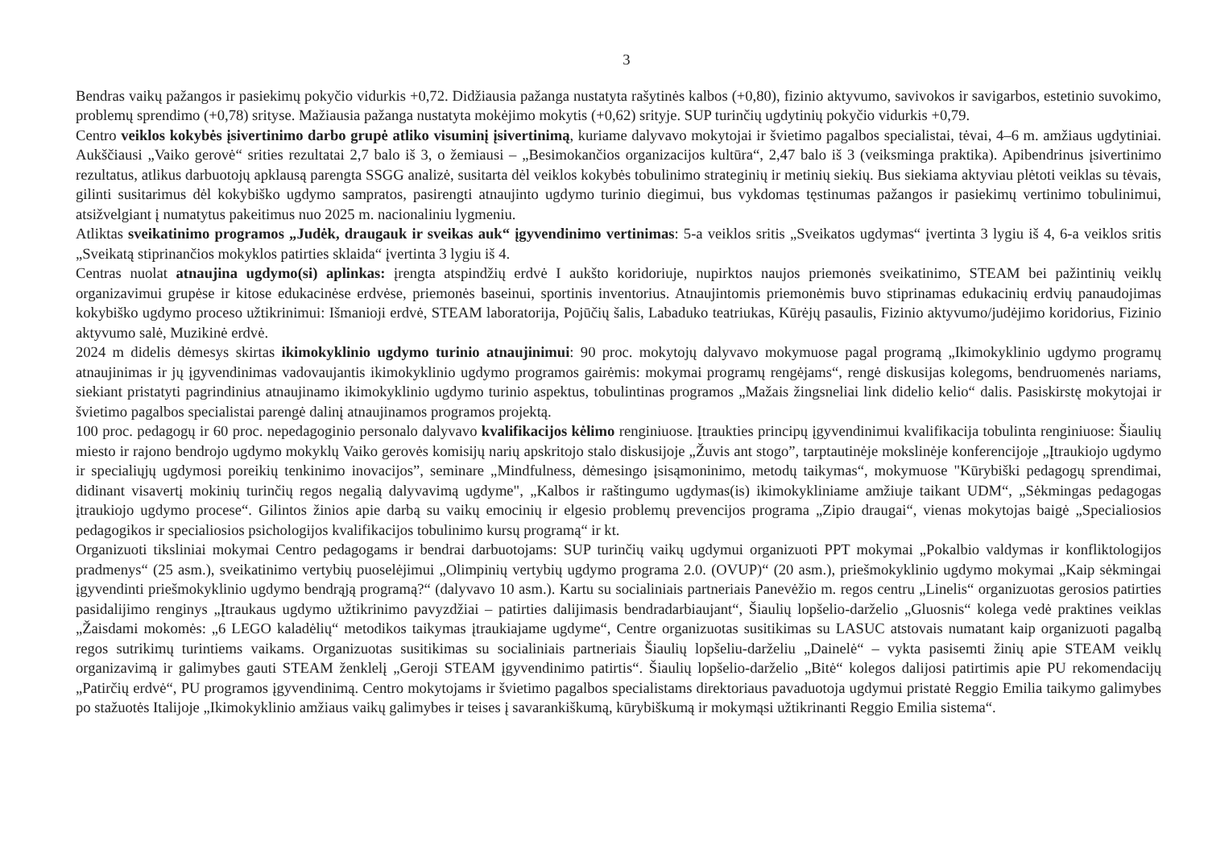3
Bendras vaikų pažangos ir pasiekimų pokyčio vidurkis +0,72. Didžiausia pažanga nustatyta rašytinės kalbos (+0,80), fizinio aktyvumo, savivokos ir savigarbos, estetinio suvokimo, problemų sprendimo (+0,78) srityse. Mažiausia pažanga nustatyta mokėjimo mokytis (+0,62) srityje. SUP turinčių ugdytinių pokyčio vidurkis +0,79.
Centro veiklos kokybės įsivertinimo darbo grupė atliko visuminį įsivertinimą, kuriame dalyvavo mokytojai ir švietimo pagalbos specialistai, tėvai, 4–6 m. amžiaus ugdytiniai. Aukščiausi „Vaiko gerovė“ srities rezultatai 2,7 balo iš 3, o žemiausi – „Besimokančios organizacijos kultūra“, 2,47 balo iš 3 (veiksminga praktika). Apibendrinus įsivertinimo rezultatus, atlikus darbuotojų apklausą parengta SSGG analizė, susitarta dėl veiklos kokybės tobulinimo strateginių ir metinių siekių. Bus siekiama aktyviau plėtoti veiklas su tėvais, gilinti susitarimus dėl kokybiško ugdymo sampratos, pasirengti atnaujinto ugdymo turinio diegimui, bus vykdomas tęstinumas pažangos ir pasiekimų vertinimo tobulinimui, atsižvelgiant į numatytus pakeitimus nuo 2025 m. nacionaliniu lygmeniu.
Atliktas sveikatinimo programos „Judėk, draugauk ir sveikas auk“ įgyvendinimo vertinimas: 5-a veiklos sritis „Sveikatos ugdymas“ įvertinta 3 lygiu iš 4, 6-a veiklos sritis „Sveikatą stiprinančios mokyklos patirties sklaida“ įvertinta 3 lygiu iš 4.
Centras nuolat atnaujina ugdymo(si) aplinkas: įrengta atspindžių erdvė I aukšto koridoriuje, nupirktos naujos priemonės sveikatinimo, STEAM bei pažintinių veiklų organizavimui grupėse ir kitose edukacinėse erdvėse, priemonės baseinui, sportinis inventorius. Atnaujintomis priemonėmis buvo stiprinamas edukacinių erdvių panaudojimas kokybiško ugdymo proceso užtikrinimui: Išmanioji erdvė, STEAM laboratorija, Pojūčių šalis, Labaduko teatriukas, Kūrėjų pasaulis, Fizinio aktyvumo/judėjimo koridorius, Fizinio aktyvumo salė, Muzikinė erdvė.
2024 m didelis dėmesys skirtas ikimokyklinio ugdymo turinio atnaujinimui: 90 proc. mokytojų dalyvavo mokymuose pagal programą „Ikimokyklinio ugdymo programų atnaujinimas ir jų įgyvendinimas vadovaujantis ikimokyklinio ugdymo programos gairėmis: mokymai programų rengėjams“, rengė diskusijas kolegoms, bendruomenės nariams, siekiant pristatyti pagrindinius atnaujinamo ikimokyklinio ugdymo turinio aspektus, tobulintinas programos „Mažais žingsneliai link didelio kelio“ dalis. Pasiskirstę mokytojai ir švietimo pagalbos specialistai parengė dalinį atnaujinamos programos projektą.
100 proc. pedagogų ir 60 proc. nepedagoginio personalo dalyvavo kvalifikacijos kėlimo renginiuose. Įtraukties principų įgyvendinimui kvalifikacija tobulinta renginiuose: Šiaulių miesto ir rajono bendrojo ugdymo mokyklų Vaiko gerovės komisijų narių apskritojo stalo diskusijoje „Žuvis ant stogo”, tarptautinėje mokslinėje konferencijoje „Įtraukiojo ugdymo ir specialiųjų ugdymosi poreikių tenkinimo inovacijos”, seminare „Mindfulness, dėmesingo įsisąmoninimo, metodų taikymas“, mokymuose "Kūrybiški pedagogų sprendimai, didinant visavertį mokinių turinčių regos negalią dalyvavimą ugdyme", „Kalbos ir raštingumo ugdymas(is) ikimokykliniame amžiuje taikant UDM“, „Sėkmingas pedagogas įtraukiojo ugdymo procese“. Gilintos žinios apie darbą su vaikų emocinių ir elgesio problemų prevencijos programa „Zipio draugai“, vienas mokytojas baigė „Specialiosios pedagogikos ir specialiosios psichologijos kvalifikacijos tobulinimo kursų programą“ ir kt.
Organizuoti tiksliniai mokymai Centro pedagogams ir bendrai darbuotojams: SUP turinčių vaikų ugdymui organizuoti PPT mokymai „Pokalbio valdymas ir konfliktologijos pradmenys“ (25 asm.), sveikatinimo vertybių puoselėjimui „Olimpinių vertybių ugdymo programa 2.0. (OVUP)“ (20 asm.), priešmokyklinio ugdymo mokymai „Kaip sėkmingai įgyvendinti priešmokyklinio ugdymo bendrąją programą?“ (dalyvavo 10 asm.). Kartu su socialiniais partneriais Panevėžio m. regos centru „Linelis“ organizuotas gerosios patirties pasidalijimo renginys „Įtraukaus ugdymo užtikrinimo pavyzdžiai – patirties dalijimasis bendradarbiaujant“, Šiaulių lopšelio-darželio „Gluosnis“ kolega vedė praktines veiklas „Žaisdami mokomės: „6 LEGO kaladėlių“ metodikos taikymas įtraukiajame ugdyme“, Centre organizuotas susitikimas su LASUC atstovais numatant kaip organizuoti pagalbą regos sutrikimų turintiems vaikams. Organizuotas susitikimas su socialiniais partneriais Šiaulių lopšeliu-darželiu „Dainelė“ – vykta pasisemti žinių apie STEAM veiklų organizavimą ir galimybes gauti STEAM ženklelį „Geroji STEAM įgyvendinimo patirtis“. Šiaulių lopšelio-darželio „Bitė“ kolegos dalijosi patirtimis apie PU rekomendacijų „Patirčių erdvė“, PU programos įgyvendinimą. Centro mokytojams ir švietimo pagalbos specialistams direktoriaus pavaduotoja ugdymui pristatė Reggio Emilia taikymo galimybes po stažuotės Italijoje „Ikimokyklinio amžiaus vaikų galimybes ir teises į savarankiškumą, kūrybiškumą ir mokymąsi užtikrinanti Reggio Emilia sistema“.